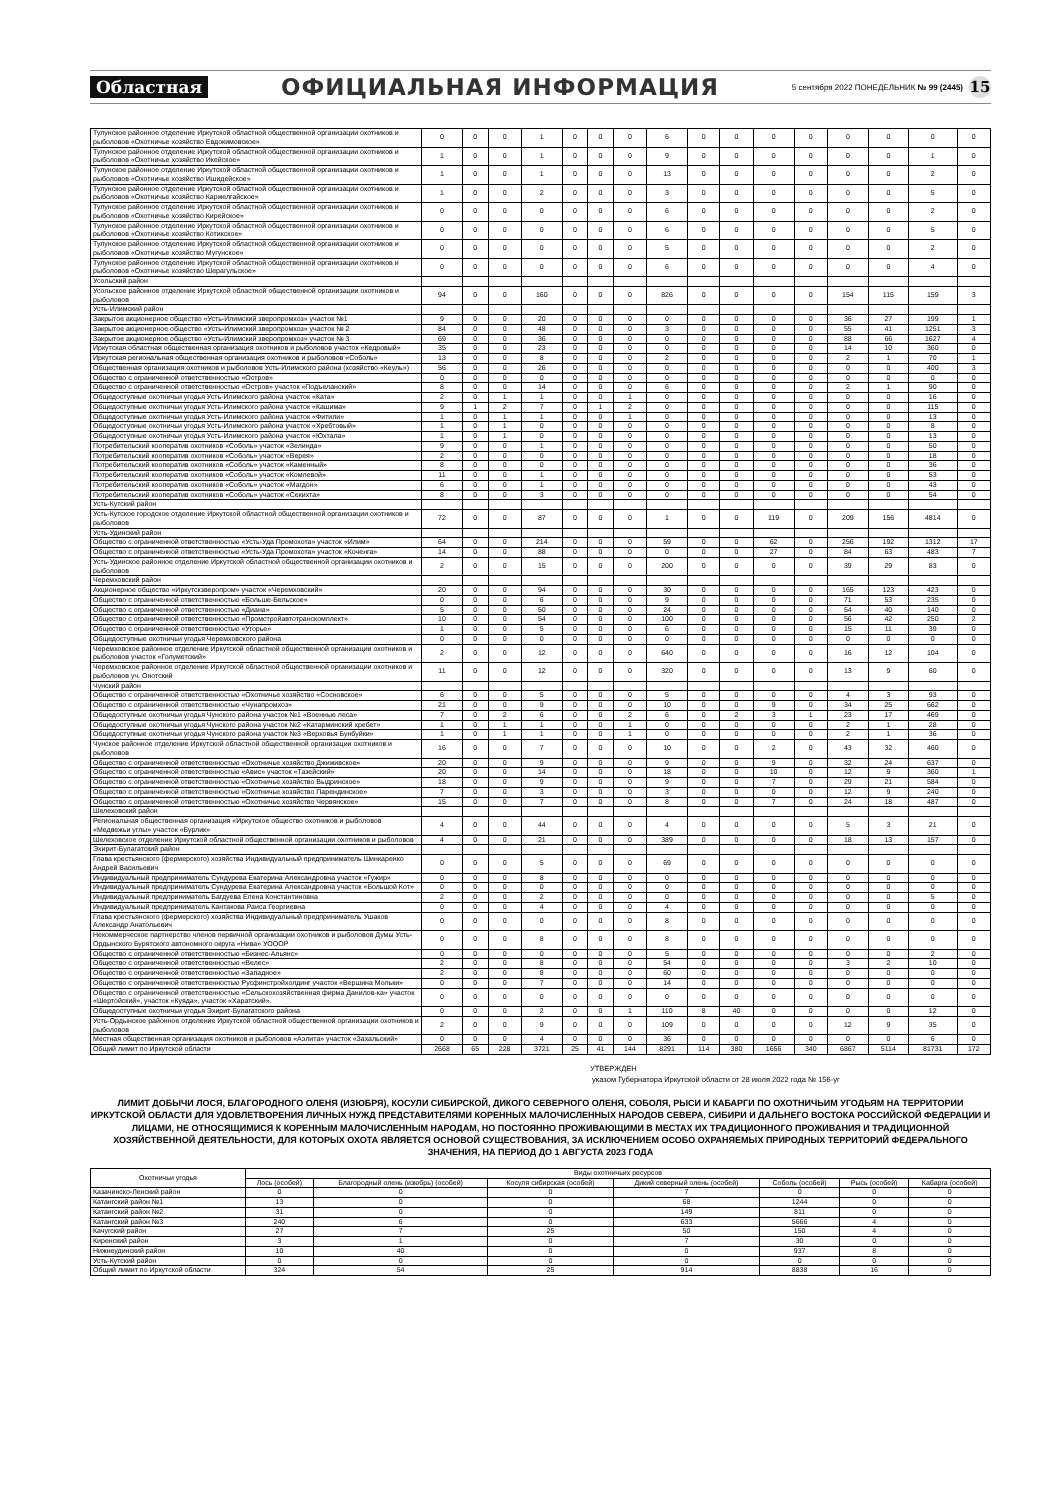Областная ОФИЦИАЛЬНАЯ ИНФОРМАЦИЯ 5 сентября 2022 ПОНЕДЕЛЬНИК № 99 (2445) 15
| Тулунское районное отделение Иркутской областной общественной организации охотников и рыболовов «Охотничье хозяйство Евдокимовское» | 0 | 0 | 0 | 1 | 0 | 0 | 0 | 6 | 0 | 0 | 0 | 0 | 0 | 0 | 0 | 0 |
| Тулунское районное отделение Иркутской областной общественной организации охотников и рыболовов «Охотничье хозяйство Икейское» | 1 | 0 | 0 | 1 | 0 | 0 | 0 | 9 | 0 | 0 | 0 | 0 | 0 | 0 | 1 | 0 |
| Тулунское районное отделение Иркутской областной общественной организации охотников и рыболовов «Охотничье хозяйство Ишидейское» | 1 | 0 | 0 | 1 | 0 | 0 | 0 | 13 | 0 | 0 | 0 | 0 | 0 | 0 | 2 | 0 |
| Тулунское районное отделение Иркутской областной общественной организации охотников и рыболовов «Охотничье хозяйство Каржелгайское» | 1 | 0 | 0 | 2 | 0 | 0 | 0 | 3 | 0 | 0 | 0 | 0 | 0 | 0 | 5 | 0 |
| Тулунское районное отделение Иркутской областной общественной организации охотников и рыболовов «Охотничье хозяйство Кирейское» | 0 | 0 | 0 | 0 | 0 | 0 | 0 | 6 | 0 | 0 | 0 | 0 | 0 | 0 | 2 | 0 |
| Тулунское районное отделение Иркутской областной общественной организации охотников и рыболовов «Охотничье хозяйство Котикское» | 0 | 0 | 0 | 0 | 0 | 0 | 0 | 6 | 0 | 0 | 0 | 0 | 0 | 0 | 5 | 0 |
| Тулунское районное отделение Иркутской областной общественной организации охотников и рыболовов «Охотничье хозяйство Мугунское» | 0 | 0 | 0 | 0 | 0 | 0 | 0 | 5 | 0 | 0 | 0 | 0 | 0 | 0 | 2 | 0 |
| Тулунское районное отделение Иркутской областной общественной организации охотников и рыболовов «Охотничье хозяйство Шерагульское» | 0 | 0 | 0 | 0 | 0 | 0 | 0 | 6 | 0 | 0 | 0 | 0 | 0 | 0 | 4 | 0 |
| Усольский район | | | | | | | | | | | | | | | | |
| Усольское районное отделение Иркутской областной общественной организации охотников и рыболовов | 94 | 0 | 0 | 160 | 0 | 0 | 0 | 826 | 0 | 0 | 0 | 0 | 154 | 115 | 159 | 3 |
| Усть-Илимский район | | | | | | | | | | | | | | | | |
| Закрытое акционерное общество «Усть-Илимский зверопромхоз» участок №1 | 9 | 0 | 0 | 20 | 0 | 0 | 0 | 0 | 0 | 0 | 0 | 0 | 36 | 27 | 199 | 1 |
| Закрытое акционерное общество «Усть-Илимский зверопромхоз» участок № 2 | 84 | 0 | 0 | 48 | 0 | 0 | 0 | 3 | 0 | 0 | 0 | 0 | 55 | 41 | 1251 | 3 |
| Закрытое акционерное общество «Усть-Илимский зверопромхоз» участок № 3 | 69 | 0 | 0 | 36 | 0 | 0 | 0 | 0 | 0 | 0 | 0 | 0 | 88 | 66 | 1627 | 4 |
| Иркутская областная общественная организация охотников и рыболовов участок «Кедровый» | 35 | 0 | 0 | 23 | 0 | 0 | 0 | 0 | 0 | 0 | 0 | 0 | 14 | 10 | 360 | 0 |
| Иркутская региональная общественная организация охотников и рыболовов «Соболь» | 13 | 0 | 0 | 8 | 0 | 0 | 0 | 2 | 0 | 0 | 0 | 0 | 2 | 1 | 70 | 1 |
| Общественная организация охотников и рыболовов Усть-Илимского района (хозяйство «Кеуль») | 56 | 0 | 0 | 26 | 0 | 0 | 0 | 0 | 0 | 0 | 0 | 0 | 0 | 0 | 400 | 3 |
| Общество с ограниченной ответственностью «Остров» | 0 | 0 | 0 | 0 | 0 | 0 | 0 | 0 | 0 | 0 | 0 | 0 | 0 | 0 | 0 | 0 |
| Общество с ограниченной ответственностью «Остров» участок «Подъеланский» | 8 | 0 | 0 | 14 | 0 | 0 | 0 | 6 | 0 | 0 | 0 | 0 | 2 | 1 | 90 | 0 |
| Общедоступные охотничьи угодья Усть-Илимского района участок «Ката» | 2 | 0 | 1 | 1 | 0 | 0 | 1 | 0 | 0 | 0 | 0 | 0 | 0 | 0 | 16 | 0 |
| Общедоступные охотничьи угодья Усть-Илимского района участок «Кашима» | 9 | 1 | 2 | 7 | 0 | 1 | 2 | 0 | 0 | 0 | 0 | 0 | 0 | 0 | 115 | 0 |
| Общедоступные охотничьи угодья Усть-Илимского района участок «Фитили» | 1 | 0 | 1 | 1 | 0 | 0 | 1 | 0 | 0 | 0 | 0 | 0 | 0 | 0 | 13 | 0 |
| Общедоступные охотничьи угодья Усть-Илимского района участок «Хребтовый» | 1 | 0 | 1 | 0 | 0 | 0 | 0 | 0 | 0 | 0 | 0 | 0 | 0 | 0 | 8 | 0 |
| Общедоступные охотничьи угодья Усть-Илимского района участок «Юхтала» | 1 | 0 | 1 | 0 | 0 | 0 | 0 | 0 | 0 | 0 | 0 | 0 | 0 | 0 | 13 | 0 |
| Потребительский кооператив охотников «Соболь» участок «Зелинда» | 9 | 0 | 0 | 1 | 0 | 0 | 0 | 0 | 0 | 0 | 0 | 0 | 0 | 0 | 50 | 0 |
| Потребительский кооператив охотников «Соболь» участок «Верея» | 2 | 0 | 0 | 0 | 0 | 0 | 0 | 0 | 0 | 0 | 0 | 0 | 0 | 0 | 18 | 0 |
| Потребительский кооператив охотников «Соболь» участок «Каменный» | 8 | 0 | 0 | 0 | 0 | 0 | 0 | 0 | 0 | 0 | 0 | 0 | 0 | 0 | 36 | 0 |
| Потребительский кооператив охотников «Соболь» участок «Комлевой» | 11 | 0 | 0 | 1 | 0 | 0 | 0 | 0 | 0 | 0 | 0 | 0 | 0 | 0 | 53 | 0 |
| Потребительский кооператив охотников «Соболь» участок «Магдон» | 6 | 0 | 0 | 1 | 0 | 0 | 0 | 0 | 0 | 0 | 0 | 0 | 0 | 0 | 43 | 0 |
| Потребительский кооператив охотников «Соболь» участок «Секихта» | 8 | 0 | 0 | 3 | 0 | 0 | 0 | 0 | 0 | 0 | 0 | 0 | 0 | 0 | 54 | 0 |
| Усть-Кутский район | | | | | | | | | | | | | | | | |
| Усть-Кутское городское отделение Иркутской областной общественной организации охотников и рыболовов | 72 | 0 | 0 | 87 | 0 | 0 | 0 | 1 | 0 | 0 | 119 | 0 | 209 | 156 | 4814 | 0 |
| Усть-Удинский район | | | | | | | | | | | | | | | | |
| Общество с ограниченной ответственностью «Усть-Уда Промохота» участок «Илим» | 64 | 0 | 0 | 214 | 0 | 0 | 0 | 59 | 0 | 0 | 62 | 0 | 256 | 192 | 1312 | 17 |
| Общество с ограниченной ответственностью «Усть-Уда Промохота» участок «Коченга» | 14 | 0 | 0 | 88 | 0 | 0 | 0 | 0 | 0 | 0 | 27 | 0 | 84 | 63 | 483 | 7 |
| Усть-Удинское районное отделение Иркутской областной общественной организации охотников и рыболовов | 2 | 0 | 0 | 15 | 0 | 0 | 0 | 200 | 0 | 0 | 0 | 0 | 39 | 29 | 83 | 0 |
| Черемховский район | | | | | | | | | | | | | | | | |
| Акционерное общество «Иркутскзверопром» участок «Черемховский» | 20 | 0 | 0 | 94 | 0 | 0 | 0 | 30 | 0 | 0 | 0 | 0 | 165 | 123 | 423 | 0 |
| Общество с ограниченной ответственностью «Больше-Бельское» | 0 | 0 | 0 | 6 | 0 | 0 | 0 | 9 | 0 | 0 | 0 | 0 | 71 | 53 | 235 | 0 |
| Общество с ограниченной ответственностью «Диана» | 5 | 0 | 0 | 50 | 0 | 0 | 0 | 24 | 0 | 0 | 0 | 0 | 54 | 40 | 140 | 0 |
| Общество с ограниченной ответственностью «Промстройавтотранскомплект» | 10 | 0 | 0 | 54 | 0 | 0 | 0 | 100 | 0 | 0 | 0 | 0 | 56 | 42 | 250 | 2 |
| Общество с ограниченной ответственностью «Угорье» | 1 | 0 | 0 | 5 | 0 | 0 | 0 | 6 | 0 | 0 | 0 | 0 | 15 | 11 | 39 | 0 |
| Общедоступные охотничьи угодья Черемховского района | 0 | 0 | 0 | 0 | 0 | 0 | 0 | 0 | 0 | 0 | 0 | 0 | 0 | 0 | 0 | 0 |
| Черемховское районное отделение Иркутской областной общественной организации охотников и рыболовов участок «Голуметский» | 2 | 0 | 0 | 12 | 0 | 0 | 0 | 640 | 0 | 0 | 0 | 0 | 16 | 12 | 104 | 0 |
| Черемховское районное отделение Иркутской областной общественной организации охотников и рыболовов уч. Онотский | 11 | 0 | 0 | 12 | 0 | 0 | 0 | 320 | 0 | 0 | 0 | 0 | 13 | 9 | 60 | 0 |
| Чунский район | | | | | | | | | | | | | | | | |
| Общество с ограниченной ответственностью «Охотничье хозяйство «Сосновское» | 6 | 0 | 0 | 5 | 0 | 0 | 0 | 5 | 0 | 0 | 0 | 0 | 4 | 3 | 93 | 0 |
| Общество с ограниченной ответственностью «Чунапромхоз» | 21 | 0 | 0 | 9 | 0 | 0 | 0 | 10 | 0 | 0 | 9 | 0 | 34 | 25 | 662 | 0 |
| Общедоступные охотничьи угодья Чунского района участок №1 «Военные леса» | 7 | 0 | 2 | 6 | 0 | 0 | 2 | 6 | 0 | 2 | 3 | 1 | 23 | 17 | 469 | 0 |
| Общедоступные охотничьи угодья Чунского района участок №2 «Катарминский хребет» | 1 | 0 | 1 | 1 | 0 | 0 | 1 | 0 | 0 | 0 | 0 | 0 | 2 | 1 | 28 | 0 |
| Общедоступные охотничьи угодья Чунского района участок №3 «Верховья Бунбуйки» | 1 | 0 | 1 | 1 | 0 | 0 | 1 | 0 | 0 | 0 | 0 | 0 | 2 | 1 | 36 | 0 |
| Чунское районное отделение Иркутской областной общественной организации охотников и рыболовов | 16 | 0 | 0 | 7 | 0 | 0 | 0 | 10 | 0 | 0 | 2 | 0 | 43 | 32 | 460 | 0 |
| Общество с ограниченной ответственностью «Охотничье хозяйство Джиживское» | 20 | 0 | 0 | 9 | 0 | 0 | 0 | 9 | 0 | 0 | 9 | 0 | 32 | 24 | 637 | 0 |
| Общество с ограниченной ответственностью «Авис» участок «Тазейский» | 20 | 0 | 0 | 14 | 0 | 0 | 0 | 18 | 0 | 0 | 10 | 0 | 12 | 9 | 360 | 1 |
| Общество с ограниченной ответственностью «Охотничье хозяйство Выдринское» | 18 | 0 | 0 | 9 | 0 | 0 | 0 | 9 | 0 | 0 | 7 | 0 | 29 | 21 | 584 | 0 |
| Общество с ограниченной ответственностью «Охотничье хозяйство Парендинское» | 7 | 0 | 0 | 3 | 0 | 0 | 0 | 3 | 0 | 0 | 0 | 0 | 12 | 9 | 240 | 0 |
| Общество с ограниченной ответственностью «Охотничье хозяйство Червянское» | 15 | 0 | 0 | 7 | 0 | 0 | 0 | 8 | 0 | 0 | 7 | 0 | 24 | 18 | 487 | 0 |
| Шелеховский район | | | | | | | | | | | | | | | | |
| Региональная общественная организация «Иркутское общество охотников и рыболовов «Медвежьи углы» участок «Бурлик» | 4 | 0 | 0 | 44 | 0 | 0 | 0 | 4 | 0 | 0 | 0 | 0 | 5 | 3 | 21 | 0 |
| Шелеховское отделение Иркутской областной общественной организации охотников и рыболовов | 4 | 0 | 0 | 21 | 0 | 0 | 0 | 389 | 0 | 0 | 0 | 0 | 18 | 13 | 157 | 0 |
| Эхирит-Булагатский район | | | | | | | | | | | | | | | | |
| Глава крестьянского (фермерского) хозяйства Индивидуальный предприниматель Шинкаренко Андрей Васильевич | 0 | 0 | 0 | 5 | 0 | 0 | 0 | 69 | 0 | 0 | 0 | 0 | 0 | 0 | 0 | 0 |
| Индивидуальный предприниматель Сундурева Екатерина Александровна участок «Гужир» | 0 | 0 | 0 | 8 | 0 | 0 | 0 | 0 | 0 | 0 | 0 | 0 | 0 | 0 | 0 | 0 |
| Индивидуальный предприниматель Сундурева Екатерина Александровна участок «Большой Кот» | 0 | 0 | 0 | 0 | 0 | 0 | 0 | 0 | 0 | 0 | 0 | 0 | 0 | 0 | 0 | 0 |
| Индивидуальный предприниматель Багдуева Елена Константиновна | 2 | 0 | 0 | 2 | 0 | 0 | 0 | 0 | 0 | 0 | 0 | 0 | 0 | 0 | 5 | 0 |
| Индивидуальный предприниматель Кантакова Раиса Георгиевна | 0 | 0 | 0 | 4 | 0 | 0 | 0 | 4 | 0 | 0 | 0 | 0 | 0 | 0 | 0 | 0 |
| Глава крестьянского (фермерского) хозяйства Индивидуальный предприниматель Ушаков Александр Анатольевич | 0 | 0 | 0 | 0 | 0 | 0 | 0 | 8 | 0 | 0 | 0 | 0 | 0 | 0 | 0 | 0 |
| Некоммерческое партнерство членов первичной организации охотников и рыболовов Думы Усть-Ордынского Бурятского автономного округа «Нива» УОООР | 0 | 0 | 0 | 8 | 0 | 0 | 0 | 8 | 0 | 0 | 0 | 0 | 0 | 0 | 0 | 0 |
| Общество с ограниченной ответственностью «Бизнес-Альянс» | 0 | 0 | 0 | 0 | 0 | 0 | 0 | 5 | 0 | 0 | 0 | 0 | 0 | 0 | 2 | 0 |
| Общество с ограниченной ответственностью «Велес» | 2 | 0 | 0 | 8 | 0 | 0 | 0 | 54 | 0 | 0 | 0 | 0 | 3 | 2 | 10 | 0 |
| Общество с ограниченной ответственностью «Западное» | 2 | 0 | 0 | 8 | 0 | 0 | 0 | 60 | 0 | 0 | 0 | 0 | 0 | 0 | 0 | 0 |
| Общество с ограниченной ответственностью Русфинстройхолдинг участок «Вершина Мольки» | 0 | 0 | 0 | 7 | 0 | 0 | 0 | 14 | 0 | 0 | 0 | 0 | 0 | 0 | 0 | 0 |
| Общество с ограниченной ответственностью «Сельскохозяйственная фирма Данилов-ка» участок «Шертойский», участок «Куяда», участок «Харатский». | 0 | 0 | 0 | 0 | 0 | 0 | 0 | 0 | 0 | 0 | 0 | 0 | 0 | 0 | 0 | 0 |
| Общедоступные охотничьи угодья Эхирит-Булагатского района | 0 | 0 | 0 | 2 | 0 | 0 | 1 | 110 | 8 | 40 | 0 | 0 | 0 | 0 | 12 | 0 |
| Усть-Ордынское районное отделение Иркутской областной общественной организации охотников и рыболовов | 2 | 0 | 0 | 9 | 0 | 0 | 0 | 109 | 0 | 0 | 0 | 0 | 12 | 9 | 35 | 0 |
| Местная общественная организация охотников и рыболовов «Аэлита» участок «Захальский» | 0 | 0 | 0 | 4 | 0 | 0 | 0 | 36 | 0 | 0 | 0 | 0 | 0 | 0 | 6 | 0 |
| Общий лимит по Иркутской области | 2668 | 65 | 228 | 3721 | 25 | 41 | 144 | 8291 | 114 | 380 | 1656 | 340 | 6867 | 5114 | 81731 | 172 |
УТВЕРЖДЕН
указом Губернатора Иркутской области от 28 июля 2022 года № 156-уг
ЛИМИТ ДОБЫЧИ ЛОСЯ, БЛАГОРОДНОГО ОЛЕНЯ (ИЗЮБРЯ), КОСУЛИ СИБИРСКОЙ, ДИКОГО СЕВЕРНОГО ОЛЕНЯ, СОБОЛЯ, РЫСИ И КАБАРГИ ПО ОХОТНИЧЬИМ УГОДЬЯМ НА ТЕРРИТОРИИ ИРКУТСКОЙ ОБЛАСТИ ДЛЯ УДОВЛЕТВОРЕНИЯ ЛИЧНЫХ НУЖД ПРЕДСТАВИТЕЛЯМИ КОРЕННЫХ МАЛОЧИСЛЕННЫХ НАРОДОВ СЕВЕРА, СИБИРИ И ДАЛЬНЕГО ВОСТОКА РОССИЙСКОЙ ФЕДЕРАЦИИ И ЛИЦАМИ, НЕ ОТНОСЯЩИМИСЯ К КОРЕННЫМ МАЛОЧИСЛЕННЫМ НАРОДАМ, НО ПОСТОЯННО ПРОЖИВАЮЩИМИ В МЕСТАХ ИХ ТРАДИЦИОННОГО ПРОЖИВАНИЯ И ТРАДИЦИОННОЙ ХОЗЯЙСТВЕННОЙ ДЕЯТЕЛЬНОСТИ, ДЛЯ КОТОРЫХ ОХОТА ЯВЛЯЕТСЯ ОСНОВОЙ СУЩЕСТВОВАНИЯ, ЗА ИСКЛЮЧЕНИЕМ ОСОБО ОХРАНЯЕМЫХ ПРИРОДНЫХ ТЕРРИТОРИЙ ФЕДЕРАЛЬНОГО ЗНАЧЕНИЯ, НА ПЕРИОД ДО 1 АВГУСТА 2023 ГОДА
| Охотничьи угодья | Виды охотничьих ресурсов | | | | | | |
| --- | --- | --- | --- | --- | --- | --- | --- |
| | Лось (особей) | Благородный олень (изюбрь) (особей) | Косуля сибирская (особей) | Дикий северный олень (особей) | Соболь (особей) | Рысь (особей) | Кабарга (особей) |
| Казачинско-Ленский район | 0 | 0 | 0 | 7 | 0 | 0 | 0 |
| Катангский район №1 | 13 | 0 | 0 | 68 | 1244 | 0 | 0 |
| Катангский район №2 | 31 | 0 | 0 | 149 | 811 | 0 | 0 |
| Катангский район №3 | 240 | 6 | 0 | 633 | 5666 | 4 | 0 |
| Качугский район | 27 | 7 | 25 | 50 | 150 | 4 | 0 |
| Киренский район | 3 | 1 | 0 | 7 | 30 | 0 | 0 |
| Нижнеудинский район | 10 | 40 | 0 | 0 | 937 | 8 | 0 |
| Усть-Кутский район | 0 | 0 | 0 | 0 | 0 | 0 | 0 |
| Общий лимит по Иркутской области | 324 | 54 | 25 | 914 | 8838 | 16 | 0 |